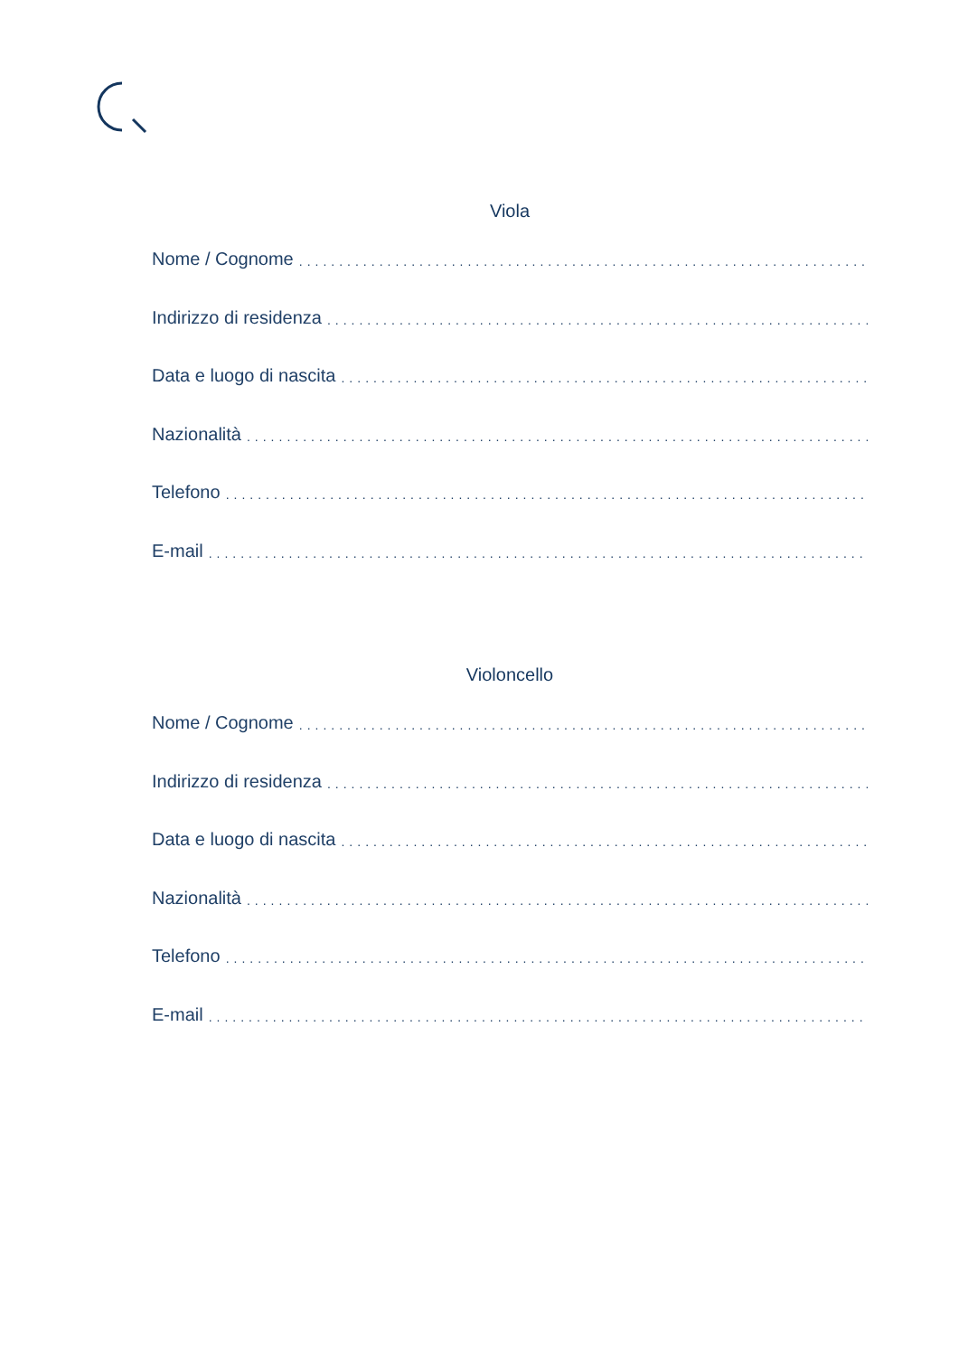Viola
Nome / Cognome............................................................................................
Indirizzo di residenza............................................................................................
Data e luogo di nascita............................................................................................
Nazionalità............................................................................................
Telefono............................................................................................
E-mail............................................................................................
Violoncello
Nome / Cognome............................................................................................
Indirizzo di residenza............................................................................................
Data e luogo di nascita............................................................................................
Nazionalità............................................................................................
Telefono............................................................................................
E-mail............................................................................................